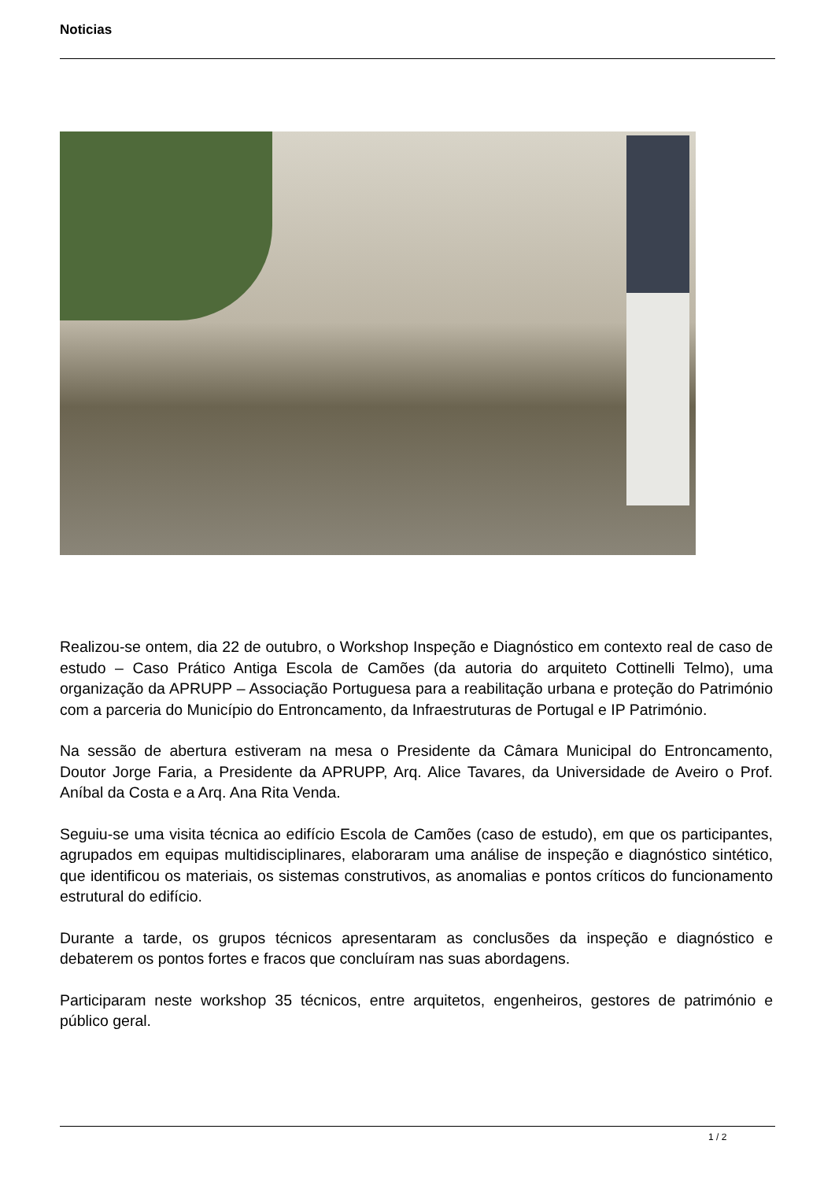Noticias
Realizou-se ontem, dia 22 de outubro, o Workshop Inspeção e Diagnóstico em contexto real de caso de estudo – Caso Prático Antiga Escola de Camões (da autoria do arquiteto Cottinelli Telmo), uma organização da APRUPP – Associação Portuguesa para a reabilitação urbana e proteção do Património com a parceria do Município do Entroncamento, da Infraestruturas de Portugal e IP Património.
Na sessão de abertura estiveram na mesa o Presidente da Câmara Municipal do Entroncamento, Doutor Jorge Faria, a Presidente da APRUPP, Arq. Alice Tavares, da Universidade de Aveiro o Prof. Aníbal da Costa e a Arq. Ana Rita Venda.
Seguiu-se uma visita técnica ao edifício Escola de Camões (caso de estudo), em que os participantes, agrupados em equipas multidisciplinares, elaboraram uma análise de inspeção e diagnóstico sintético, que identificou os materiais, os sistemas construtivos, as anomalias e pontos críticos do funcionamento estrutural do edifício.
Durante a tarde, os grupos técnicos apresentaram as conclusões da inspeção e diagnóstico e debaterem os pontos fortes e fracos que concluíram nas suas abordagens.
Participaram neste workshop 35 técnicos, entre arquitetos, engenheiros, gestores de património e público geral.
1 / 2